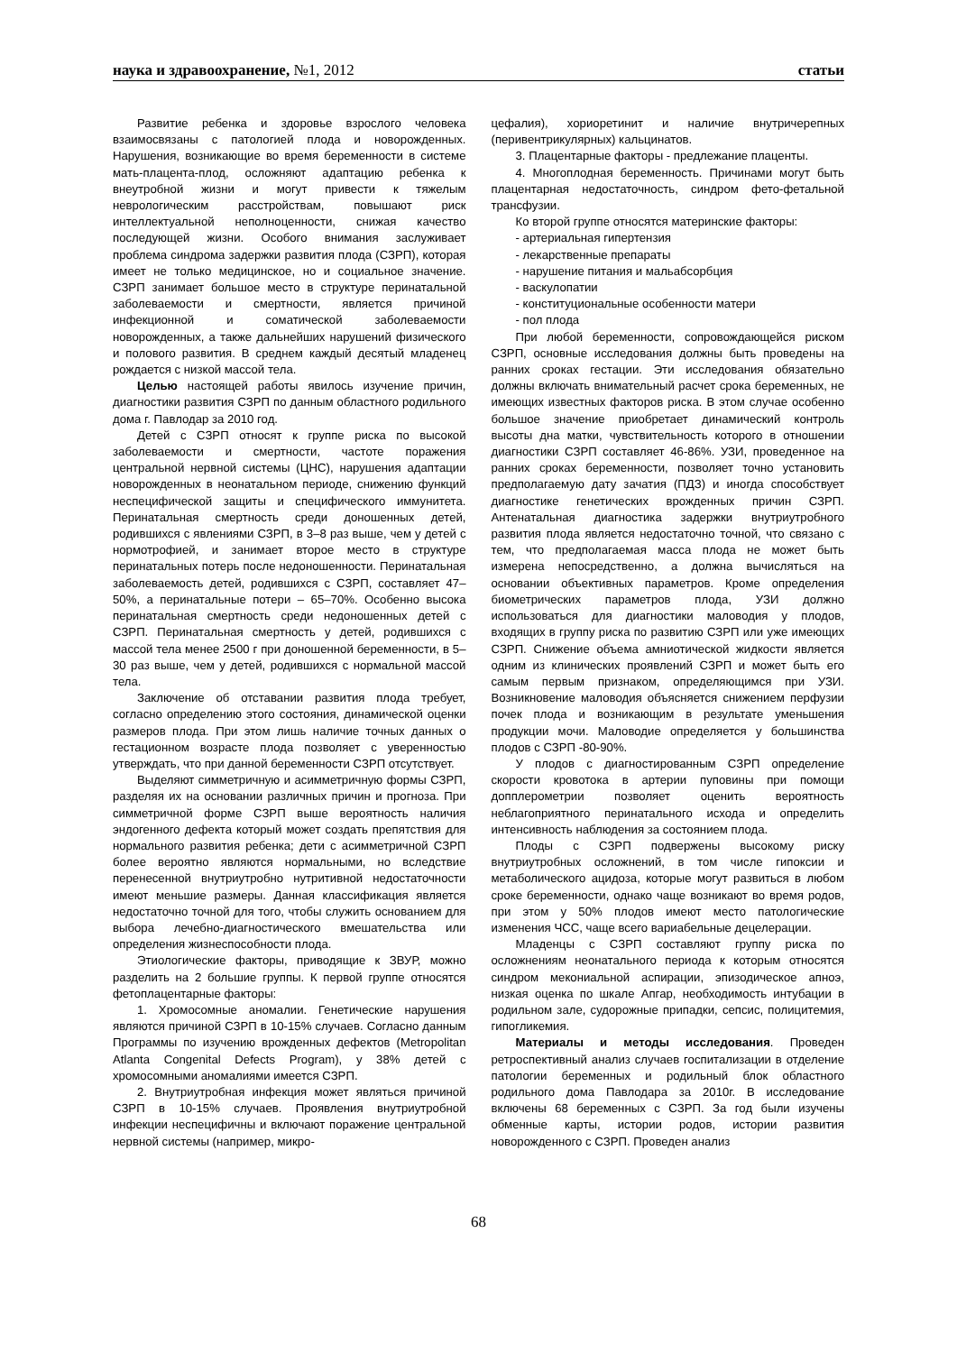наука и здравоохранение, №1, 2012 статьи
Развитие ребенка и здоровье взрослого человека взаимосвязаны с патологией плода и новорожденных. Нарушения, возникающие во время беременности в системе мать-плацента-плод, осложняют адаптацию ребенка к внеутробной жизни и могут привести к тяжелым неврологическим расстройствам, повышают риск интеллектуальной неполноценности, снижая качество последующей жизни. Особого внимания заслуживает проблема синдрома задержки развития плода (СЗРП), которая имеет не только медицинское, но и социальное значение. СЗРП занимает большое место в структуре перинатальной заболеваемости и смертности, является причиной инфекционной и соматической заболеваемости новорожденных, а также дальнейших нарушений физического и полового развития. В среднем каждый десятый младенец рождается с низкой массой тела.
Целью настоящей работы явилось изучение причин, диагностики развития СЗРП по данным областного родильного дома г. Павлодар за 2010 год.
Детей с СЗРП относят к группе риска по высокой заболеваемости и смертности, частоте поражения центральной нервной системы (ЦНС), нарушения адаптации новорожденных в неонатальном периоде, снижению функций неспецифической защиты и специфического иммунитета. Перинатальная смертность среди доношенных детей, родившихся с явлениями СЗРП, в 3–8 раз выше, чем у детей с нормотрофией, и занимает второе место в структуре перинатальных потерь после недоношенности. Перинатальная заболеваемость детей, родившихся с СЗРП, составляет 47–50%, а перинатальные потери – 65–70%. Особенно высока перинатальная смертность среди недоношенных детей с СЗРП. Перинатальная смертность у детей, родившихся с массой тела менее 2500 г при доношенной беременности, в 5–30 раз выше, чем у детей, родившихся с нормальной массой тела.
Заключение об отставании развития плода требует, согласно определению этого состояния, динамической оценки размеров плода. При этом лишь наличие точных данных о гестационном возрасте плода позволяет с уверенностью утверждать, что при данной беременности СЗРП отсутствует.
Выделяют симметричную и асимметричную формы СЗРП, разделяя их на основании различных причин и прогноза. При симметричной форме СЗРП выше вероятность наличия эндогенного дефекта который может создать препятствия для нормального развития ребенка; дети с асимметричной СЗРП более вероятно являются нормальными, но вследствие перенесенной внутриутробно нутритивной недостаточности имеют меньшие размеры. Данная классификация является недостаточно точной для того, чтобы служить основанием для выбора лечебно-диагностического вмешательства или определения жизнеспособности плода.
Этиологические факторы, приводящие к ЗВУР, можно разделить на 2 большие группы. К первой группе относятся фетоплацентарные факторы:
1. Хромосомные аномалии. Генетические нарушения являются причиной СЗРП в 10-15% случаев. Согласно данным Программы по изучению врожденных дефектов (Metropolitan Atlanta Congenital Defects Program), у 38% детей с хромосомными аномалиями имеется СЗРП.
2. Внутриутробная инфекция может являться причиной СЗРП в 10-15% случаев. Проявления внутриутробной инфекции неспецифичны и включают поражение центральной нервной системы (например, микро-
цефалия), хориоретинит и наличие внутричерепных (перивентрикулярных) кальцинатов.
3. Плацентарные факторы - предлежание плаценты.
4. Многоплодная беременность. Причинами могут быть плацентарная недостаточность, синдром фето-фетальной трансфузии.
Ко второй группе относятся материнские факторы:
- артериальная гипертензия
- лекарственные препараты
- нарушение питания и мальабсорбция
- васкулопатии
- конституциональные особенности матери
- пол плода
При любой беременности, сопровождающейся риском СЗРП, основные исследования должны быть проведены на ранних сроках гестации. Эти исследования обязательно должны включать внимательный расчет срока беременных, не имеющих известных факторов риска. В этом случае особенно большое значение приобретает динамический контроль высоты дна матки, чувствительность которого в отношении диагностики СЗРП составляет 46-86%. УЗИ, проведенное на ранних сроках беременности, позволяет точно установить предполагаемую дату зачатия (ПДЗ) и иногда способствует диагностике генетических врожденных причин СЗРП. Антенатальная диагностика задержки внутриутробного развития плода является недостаточно точной, что связано с тем, что предполагаемая масса плода не может быть измерена непосредственно, а должна вычисляться на основании объективных параметров. Кроме определения биометрических параметров плода, УЗИ должно использоваться для диагностики маловодия у плодов, входящих в группу риска по развитию СЗРП или уже имеющих СЗРП. Снижение объема амниотической жидкости является одним из клинических проявлений СЗРП и может быть его самым первым признаком, определяющимся при УЗИ. Возникновение маловодия объясняется снижением перфузии почек плода и возникающим в результате уменьшения продукции мочи. Маловодие определяется у большинства плодов с СЗРП -80-90%.
У плодов с диагностированным СЗРП определение скорости кровотока в артерии пуповины при помощи допплерометрии позволяет оценить вероятность неблагоприятного перинатального исхода и определить интенсивность наблюдения за состоянием плода.
Плоды с СЗРП подвержены высокому риску внутриутробных осложнений, в том числе гипоксии и метаболического ацидоза, которые могут развиться в любом сроке беременности, однако чаще возникают во время родов, при этом у 50% плодов имеют место патологические изменения ЧСС, чаще всего вариабельные децелерации.
Младенцы с СЗРП составляют группу риска по осложнениям неонатального периода к которым относятся синдром мекониальной аспирации, эпизодическое апноэ, низкая оценка по шкале Апгар, необходимость интубации в родильном зале, судорожные припадки, сепсис, полицитемия, гипогликемия.
Материалы и методы исследования. Проведен ретроспективный анализ случаев госпитализации в отделение патологии беременных и родильный блок областного родильного дома Павлодара за 2010г. В исследование включены 68 беременных с СЗРП. За год были изучены обменные карты, истории родов, истории развития новорожденного с СЗРП. Проведен анализ
68